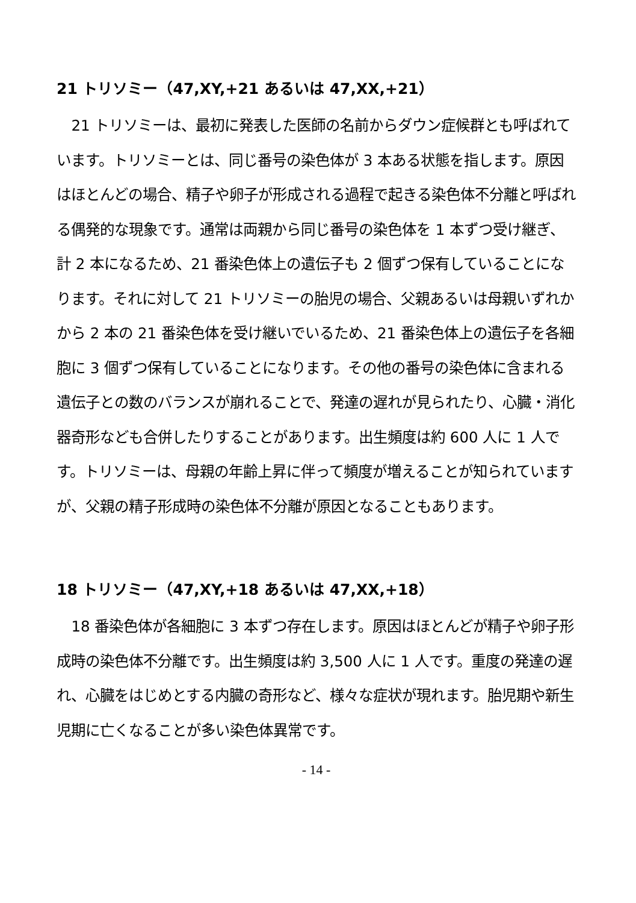21 トリソミー（47,XY,+21 あるいは 47,XX,+21）
21 トリソミーは、最初に発表した医師の名前からダウン症候群とも呼ばれています。トリソミーとは、同じ番号の染色体が 3 本ある状態を指します。原因はほとんどの場合、精子や卵子が形成される過程で起きる染色体不分離と呼ばれる偶発的な現象です。通常は両親から同じ番号の染色体を 1 本ずつ受け継ぎ、計 2 本になるため、21 番染色体上の遺伝子も 2 個ずつ保有していることになります。それに対して 21 トリソミーの胎児の場合、父親あるいは母親いずれかから 2 本の 21 番染色体を受け継いでいるため、21 番染色体上の遺伝子を各細胞に 3 個ずつ保有していることになります。その他の番号の染色体に含まれる遺伝子との数のバランスが崩れることで、発達の遅れが見られたり、心臓・消化器奇形なども合併したりすることがあります。出生頻度は約 600 人に 1 人です。トリソミーは、母親の年齢上昇に伴って頻度が増えることが知られていますが、父親の精子形成時の染色体不分離が原因となることもあります。
18 トリソミー（47,XY,+18 あるいは 47,XX,+18）
18 番染色体が各細胞に 3 本ずつ存在します。原因はほとんどが精子や卵子形成時の染色体不分離です。出生頻度は約 3,500 人に 1 人です。重度の発達の遅れ、心臓をはじめとする内臓の奇形など、様々な症状が現れます。胎児期や新生児期に亡くなることが多い染色体異常です。
- 14 -